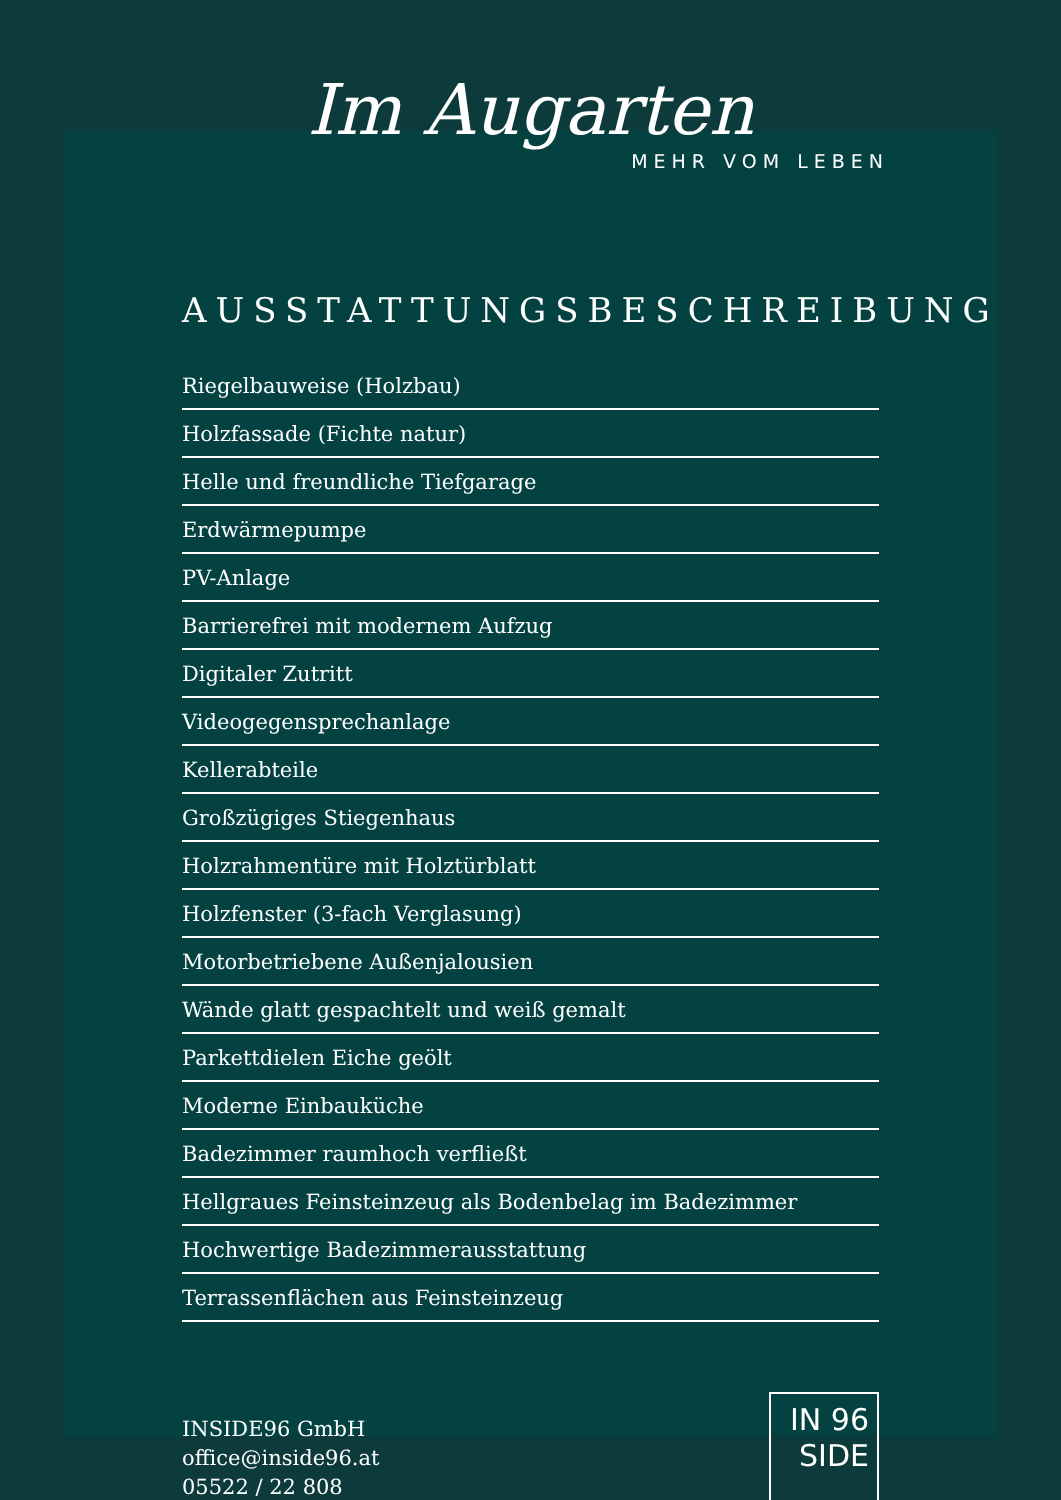Im Augarten
MEHR VOM LEBEN
AUSSTATTUNGSBESCHREIBUNG
Riegelbauweise (Holzbau)
Holzfassade (Fichte natur)
Helle und freundliche Tiefgarage
Erdwärmepumpe
PV-Anlage
Barrierefrei mit modernem Aufzug
Digitaler Zutritt
Videogegensprechanlage
Kellerabteile
Großzügiges Stiegenhaus
Holzrahmentüre mit Holztürblatt
Holzfenster (3-fach Verglasung)
Motorbetriebene Außenjalousien
Wände glatt gespachtelt und weiß gemalt
Parkettdielen Eiche geölt
Moderne Einbauküche
Badezimmer raumhoch verfließt
Hellgraues Feinsteinzeug als Bodenbelag im Badezimmer
Hochwertige Badezimmerausstattung
Terrassenflächen aus Feinsteinzeug
INSIDE96 GmbH
office@inside96.at
05522 / 22 808
IN 96
SIDE